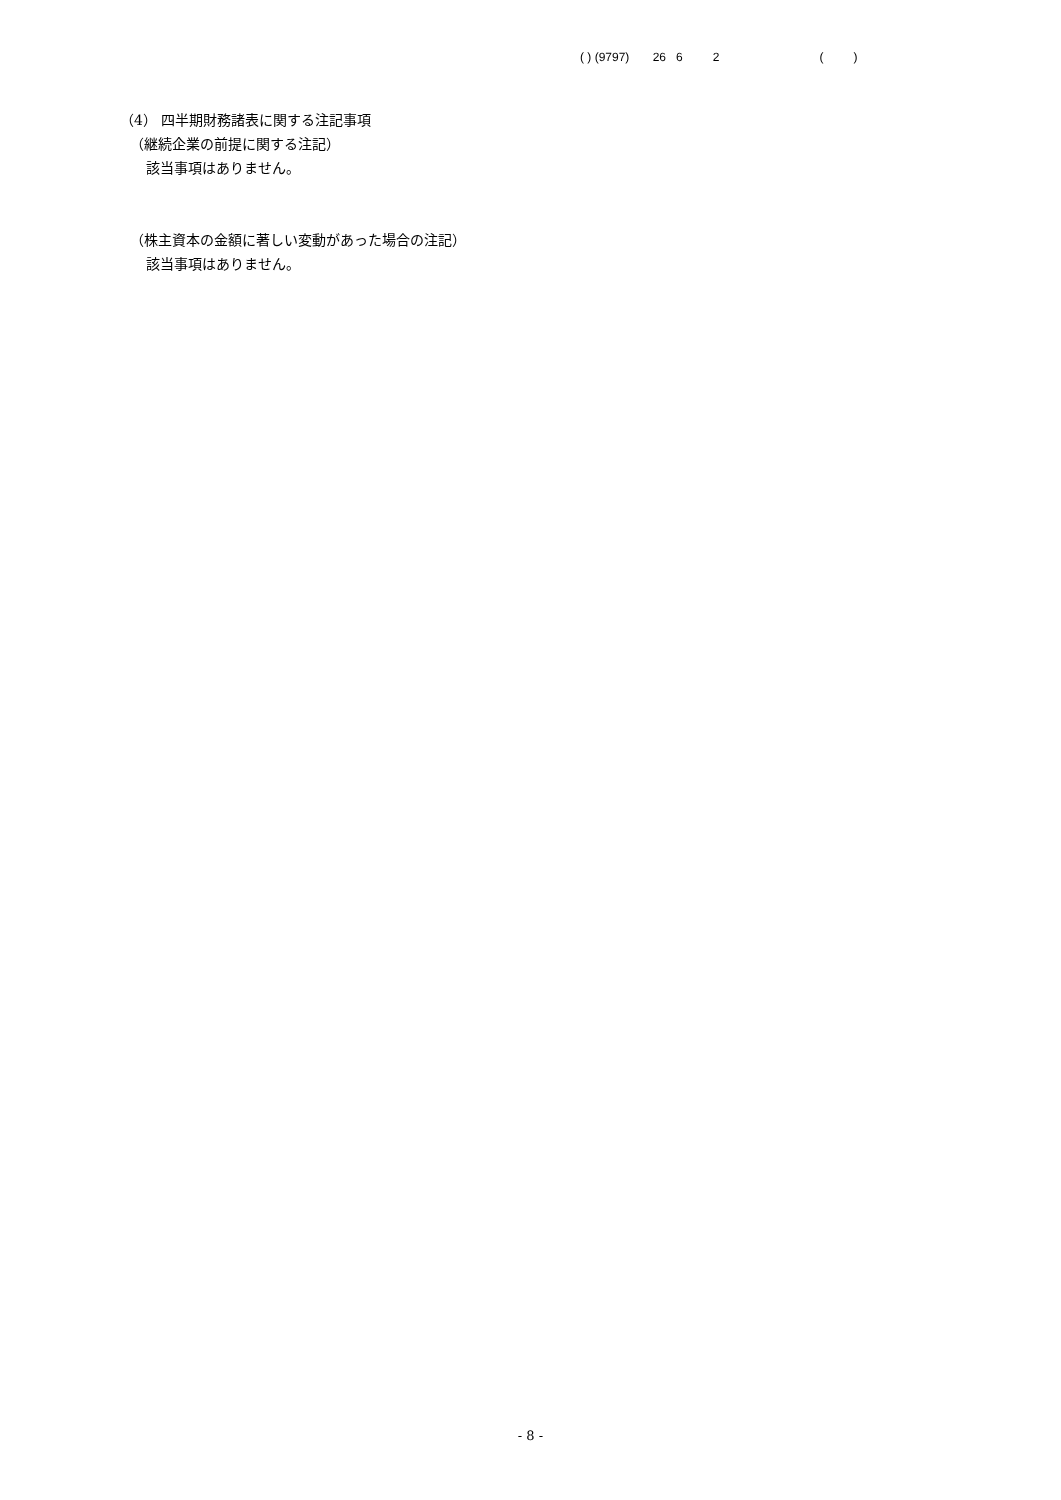( ) (9797) 26 6 2 ( )
（4） 四半期財務諸表に関する注記事項
（継続企業の前提に関する注記）
該当事項はありません。
（株主資本の金額に著しい変動があった場合の注記）
該当事項はありません。
- 8 -